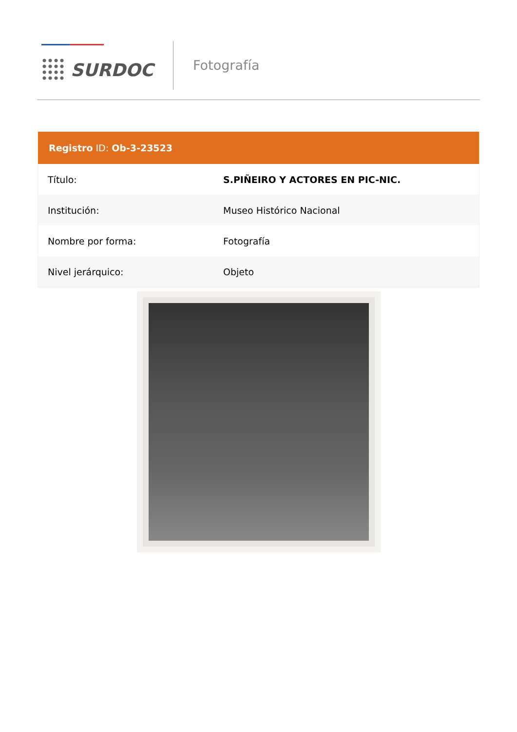SURDOC
Fotografía
| Registro ID: Ob-3-23523 | |
| --- | --- |
| Título: | S.PIÑEIRO Y ACTORES EN PIC-NIC. |
| Institución: | Museo Histórico Nacional |
| Nombre por forma: | Fotografía |
| Nivel jerárquico: | Objeto |